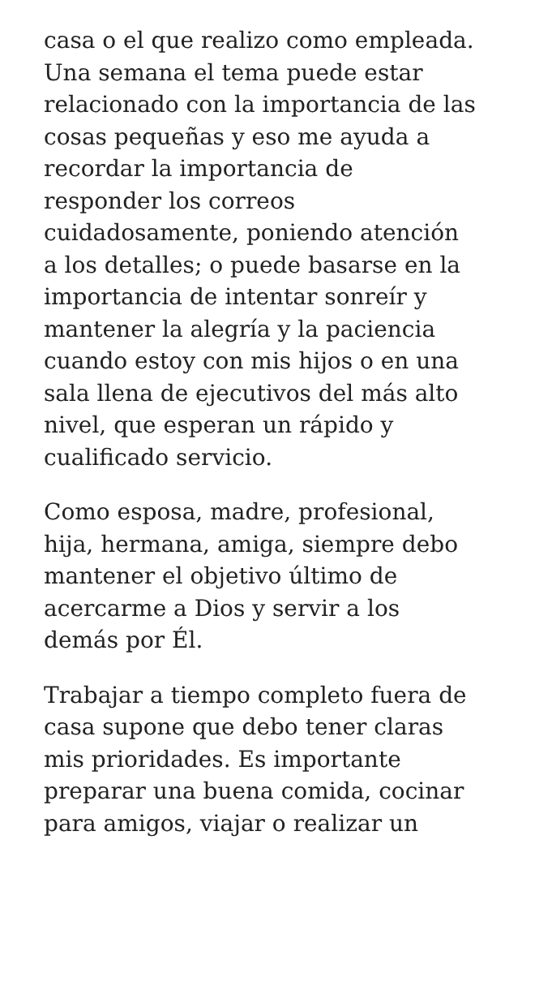casa o el que realizo como empleada.
Una semana el tema puede estar
relacionado con la importancia de las
cosas pequeñas y eso me ayuda a
recordar la importancia de
responder los correos
cuidadosamente, poniendo atención
a los detalles; o puede basarse en la
importancia de intentar sonreír y
mantener la alegría y la paciencia
cuando estoy con mis hijos o en una
sala llena de ejecutivos del más alto
nivel, que esperan un rápido y
cualificado servicio.
Como esposa, madre, profesional,
hija, hermana, amiga, siempre debo
mantener el objetivo último de
acercarme a Dios y servir a los
demás por Él.
Trabajar a tiempo completo fuera de
casa supone que debo tener claras
mis prioridades. Es importante
preparar una buena comida, cocinar
para amigos, viajar o realizar un